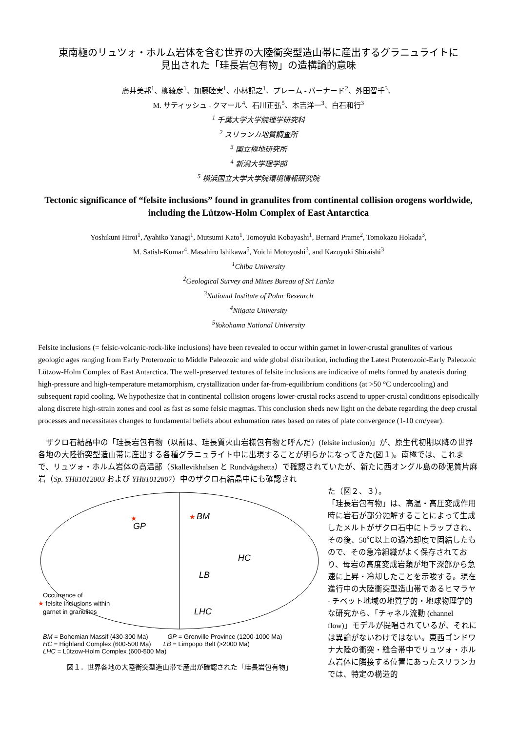東南極のリュツォ・ホルム岩体を含む世界の大陸衝突型造山帯に産出するグラニュライトに
見出された「珪長岩包有物」の造構論的意味
廣井美邦<sup>1</sup>、柳綾彦<sup>1</sup>、加藤睦実<sup>1</sup>、小林記之<sup>1</sup>、プレーム - バーナード<sup>2</sup>、外田智千<sup>3</sup>、
M. サティッシュ - クマール<sup>4</sup>、石川正弘<sup>5</sup>、本吉洋一<sup>3</sup>、白石和行<sup>3</sup>
<sup>1</sup> 千葉大学大学院理学研究科
<sup>2</sup> スリランカ地質調査所
<sup>3</sup> 国立極地研究所
<sup>4</sup> 新潟大学理学部
<sup>5</sup> 横浜国立大学大学院環境情報研究院
Tectonic significance of “felsite inclusions” found in granulites from continental collision orogens worldwide, including the Lützow-Holm Complex of East Antarctica
Yoshikuni Hiroi<sup>1</sup>, Ayahiko Yanagi<sup>1</sup>, Mutsumi Kato<sup>1</sup>, Tomoyuki Kobayashi<sup>1</sup>, Bernard Prame<sup>2</sup>, Tomokazu Hokada<sup>3</sup>,
M. Satish-Kumar<sup>4</sup>, Masahiro Ishikawa<sup>5</sup>, Yoichi Motoyoshi<sup>3</sup>, and Kazuyuki Shiraishi<sup>3</sup>
<sup>1</sup> Chiba University
<sup>2</sup> Geological Survey and Mines Bureau of Sri Lanka
<sup>3</sup> National Institute of Polar Research
<sup>4</sup> Niigata University
<sup>5</sup> Yokohama National University
Felsite inclusions (= felsic-volcanic-rock-like inclusions) have been revealed to occur within garnet in lower-crustal granulites of various geologic ages ranging from Early Proterozoic to Middle Paleozoic and wide global distribution, including the Latest Proterozoic-Early Paleozoic Lützow-Holm Complex of East Antarctica. The well-preserved textures of felsite inclusions are indicative of melts formed by anatexis during high-pressure and high-temperature metamorphism, crystallization under far-from-equilibrium conditions (at >50 °C undercooling) and subsequent rapid cooling. We hypothesize that in continental collision orogens lower-crustal rocks ascend to upper-crustal conditions episodically along discrete high-strain zones and cool as fast as some felsic magmas. This conclusion sheds new light on the debate regarding the deep crustal processes and necessitates changes to fundamental beliefs about exhumation rates based on rates of plate convergence (1-10 cm/year).
ザクロ石結晶中の「珪長岩包有物（以前は、珪長質火山岩様包有物と呼んだ）(felsite inclusion)」が、原生代初期以降の世界各地の大陸衝突型造山帯に産出する各種グラニュライト中に出現することが明らかになってきた(図１)。南極では、これまで、リュツォ・ホルム岩体の高温部（Skallevikhalsen と Rundvågshetta）で確認されていたが、新たに西オングル島の砂泥質片麻岩（Sp. YH81012803 および YH81012807）中のザクロ石結晶中にも確認され
GP
BM
HC
LB
LHC
★
★
Occurrence of
★ felsite inclusions within
garnet in granulites
BM = Bohemian Massif (430-300 Ma) GP = Grenville Province (1200-1000 Ma)
HC = Highland Complex (600-500 Ma) LB = Limpopo Belt (>2000 Ma)
LHC = Lützow-Holm Complex (600-500 Ma)
図１．世界各地の大陸衝突型造山帯で産出が確認された「珪長岩包有物」
た（図２、３）。
「珪長岩包有物」は、高温・高圧変成作用時に岩石が部分融解することによって生成したメルトがザクロ石中にトラップされ、その後、50℃以上の過冷却度で固結したもので、その急冷組織がよく保存されており、母岩の高度変成岩類が地下深部から急速に上昇・冷却したことを示唆する。現在進行中の大陸衝突型造山帯であるヒマラヤ - チベット地域の地質学的・地球物理学的な研究から、「チャネル流動 (channel flow)」モデルが提唱されているが、それには異論がないわけではない。東西ゴンドワナ大陸の衝突・縫合帯中でリュツォ・ホルム岩体に隣接する位置にあったスリランカでは、特定の構造的